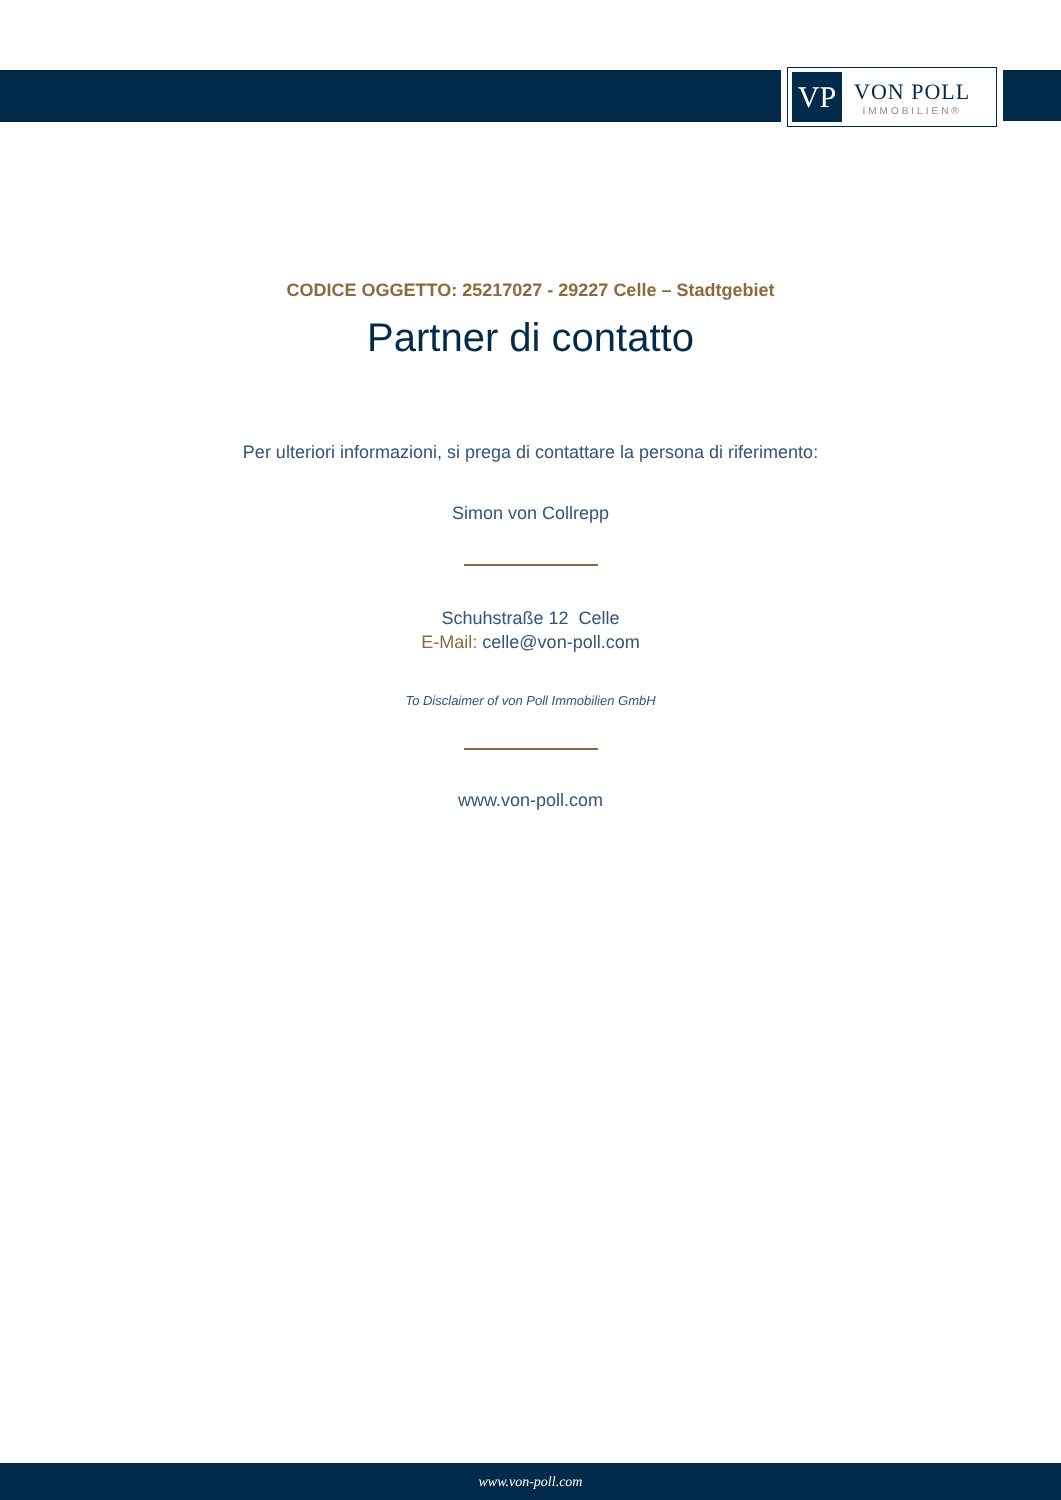VP
VON POLL
IMMOBILIEN®
CODICE OGGETTO: 25217027 - 29227 Celle – Stadtgebiet
Partner di contatto
Per ulteriori informazioni, si prega di contattare la persona di riferimento:
Simon von Collrepp
Schuhstraße 12 Celle
E-Mail: celle@von-poll.com
To Disclaimer of von Poll Immobilien GmbH
www.von-poll.com
www.von-poll.com